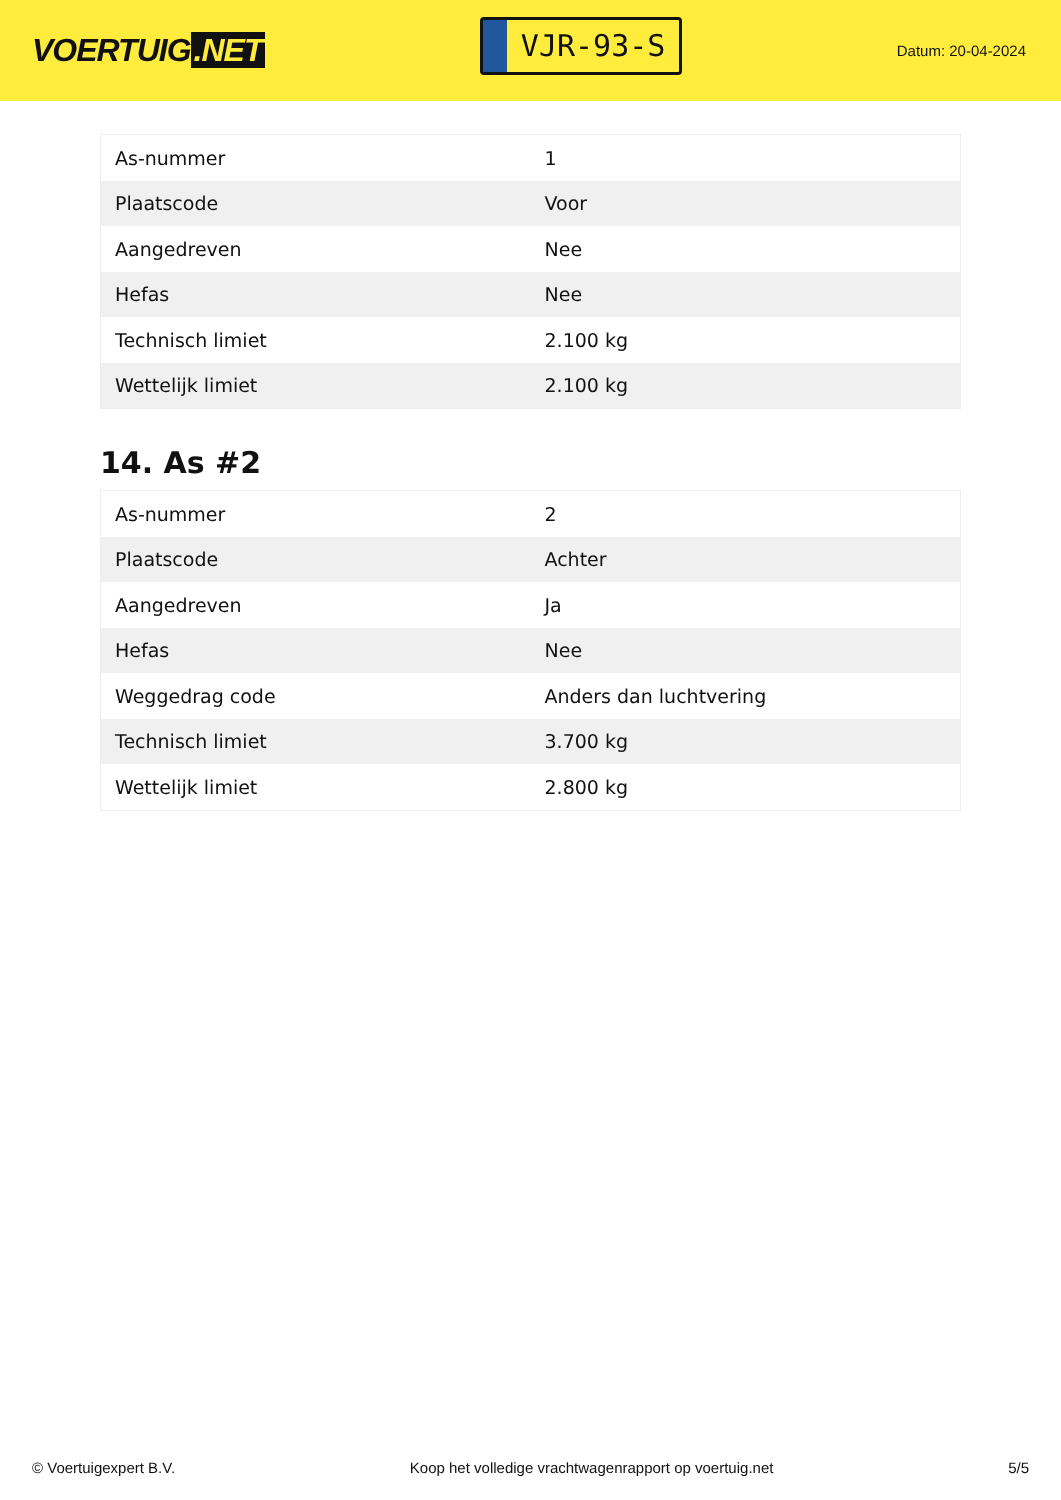VOERTUIG.NET
VJR-93-S
Datum: 20-04-2024
| As-nummer | 1 |
| Plaatscode | Voor |
| Aangedreven | Nee |
| Hefas | Nee |
| Technisch limiet | 2.100 kg |
| Wettelijk limiet | 2.100 kg |
14. As #2
| As-nummer | 2 |
| Plaatscode | Achter |
| Aangedreven | Ja |
| Hefas | Nee |
| Weggedrag code | Anders dan luchtvering |
| Technisch limiet | 3.700 kg |
| Wettelijk limiet | 2.800 kg |
© Voertuigexpert B.V. Koop het volledige vrachtwagenrapport op voertuig.net 5/5